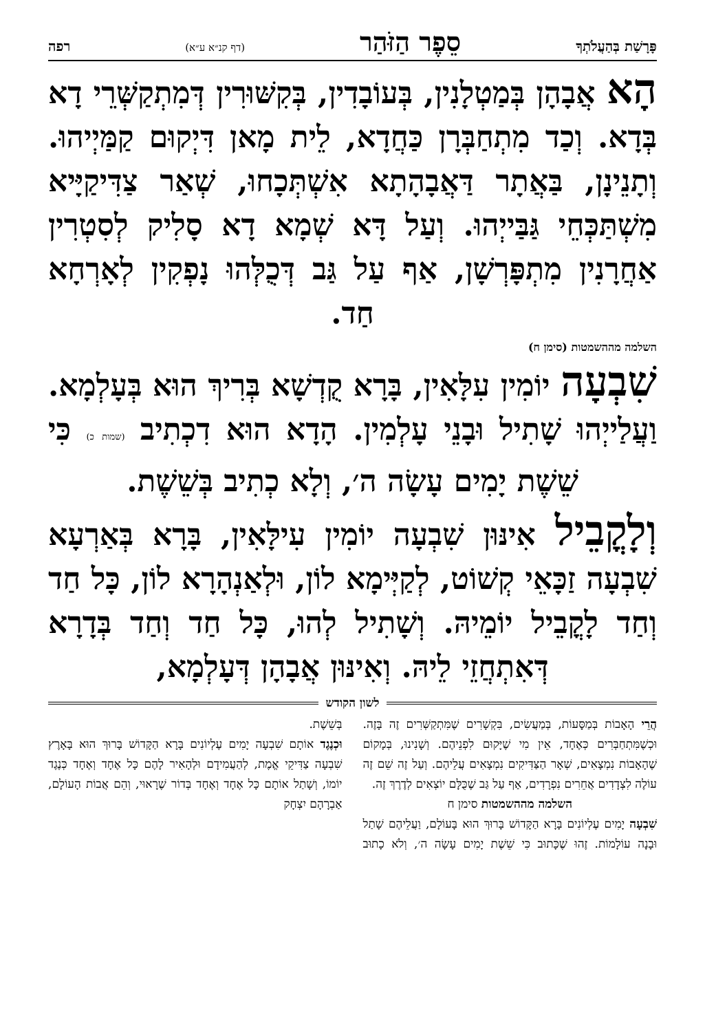פָּרָשַׁת בְּהַעֲלֹתְךָ סֵפֶר הַזֹּהַר (דף קנ״א ע״א) רפה
הָא אֲבָהָן בְּמַטְלָנִין, בְּעוֹבָדִין, בְּקִשּׁוּרִין דְּמִתְקַשְּׁרֵי דָא בְּדָא. וְכַד מִתְחַבְּרָן כַּחֲדָא, לֵית מָאן דִּיְקוּם קַמַּיְיהוּ. וְתָנֵינָן, בַּאֲתָר דַּאֲבָהָתָא אִשְׁתְּכָחוּ, שְׁאַר צַדִּיקַיָּיא מִשְׁתַּכְּחֵי גַּבַּייְהוּ. וְעַל דָּא שְׁמָא דָא סָלִיק לְסִטְרִין אַחֲרָנִין מִתְפָּרְשָׁן, אַף עַל גַּב דְּכֻלְּהוּ נָפְקִין לְאָרְחָא חַד.
השלמה מההשמטות (סימן ח)
שִׁבְעָה יוֹמִין עִלָּאִין, בָּרָא קֻדְשָׁא בְּרִיךְ הוּא בְּעָלְמָא. וַעֲלַייְהוּ שָׁתִיל וּבָנֵי עָלְמִין. הָדָא הוּא דִכְתִיב (שמות כ) כִּי שֵׁשֶׁת יָמִים עָשָׂה ה׳, וְלָא כְתִיב בְּשֵׁשֶׁת.
וְלָקֳבֵיל אִינּוּן שִׁבְעָה יוֹמִין עִילָּאִין, בָּרָא בְּאַרְעָא שִׁבְעָה זַכָּאֵי קְשׁוֹט, לְקַיְּימָא לוֹן, וּלְאַנְהָרָא לוֹן, כָּל חַד וְחַד לָקֳבֵיל יוֹמֵיהּ. וְשָׁתִיל לְהוּ, כָּל חַד וְחַד בְּדָרָא דְּאִתְחֲזֵי לֵיהּ. וְאִינּוּן אֲבָהָן דְּעָלְמָא,
לשון הקודש
הֲרֵי הָאָבוֹת בְּמַסָּעוֹת, בְּמַעֲשִׂים, בִּקְשָׁרִים שֶׁמִּתְקַשְּׁרִים זֶה בָּזֶה. וּכְשֶׁמִּתְחַבְּרִים כְּאֶחָד, אֵין מִי שֶׁיָּקוּם לִפְנֵיהֶם. וְשָׁנִינוּ, בְּמָקוֹם שֶׁהָאָבוֹת נִמְצָאִים, שְׁאָר הַצַּדִּיקִים נִמְצָאִים עֲלֵיהֶם. וְעַל זֶה שֵׁם זֶה עוֹלֶה לִצְדָדִים אֲחֵרִים נִפְרָדִים, אַף עַל גַּב שֶׁכֻּלָּם יוֹצְאִים לְדֶרֶךְ זֶה.
השלמה מההשמטות סימן ח
שִׁבְעָה יָמִים עֶלְיוֹנִים בָּרָא הַקָּדוֹשׁ בָּרוּךְ הוּא בָּעוֹלָם, וַעֲלֵיהֶם שָׁתַל וּבָנָה עוֹלָמוֹת. זֶהוּ שֶׁכָּתוּב כִּי שֵׁשֶׁת יָמִים עָשָׂה ה׳, וְלֹא כָתוּב בְּשֵׁשֶׁת.
וּכְנֶגֶד אוֹתָם שִׁבְעָה יָמִים עֶלְיוֹנִים בָּרָא הַקָּדוֹשׁ בָּרוּךְ הוּא בָּאָרֶץ שִׁבְעָה צַדִּיקֵי אֱמֶת, לְהַעֲמִידָם וּלְהָאִיר לָהֶם כָּל אֶחָד וְאֶחָד כְּנֶגֶד יוֹמוֹ, וְשָׁתַל אוֹתָם כָּל אֶחָד וְאֶחָד בְּדוֹר שֶׁרָאוּי, וְהֵם אֲבוֹת הָעוֹלָם, אַבְרָהָם יִצְחָק